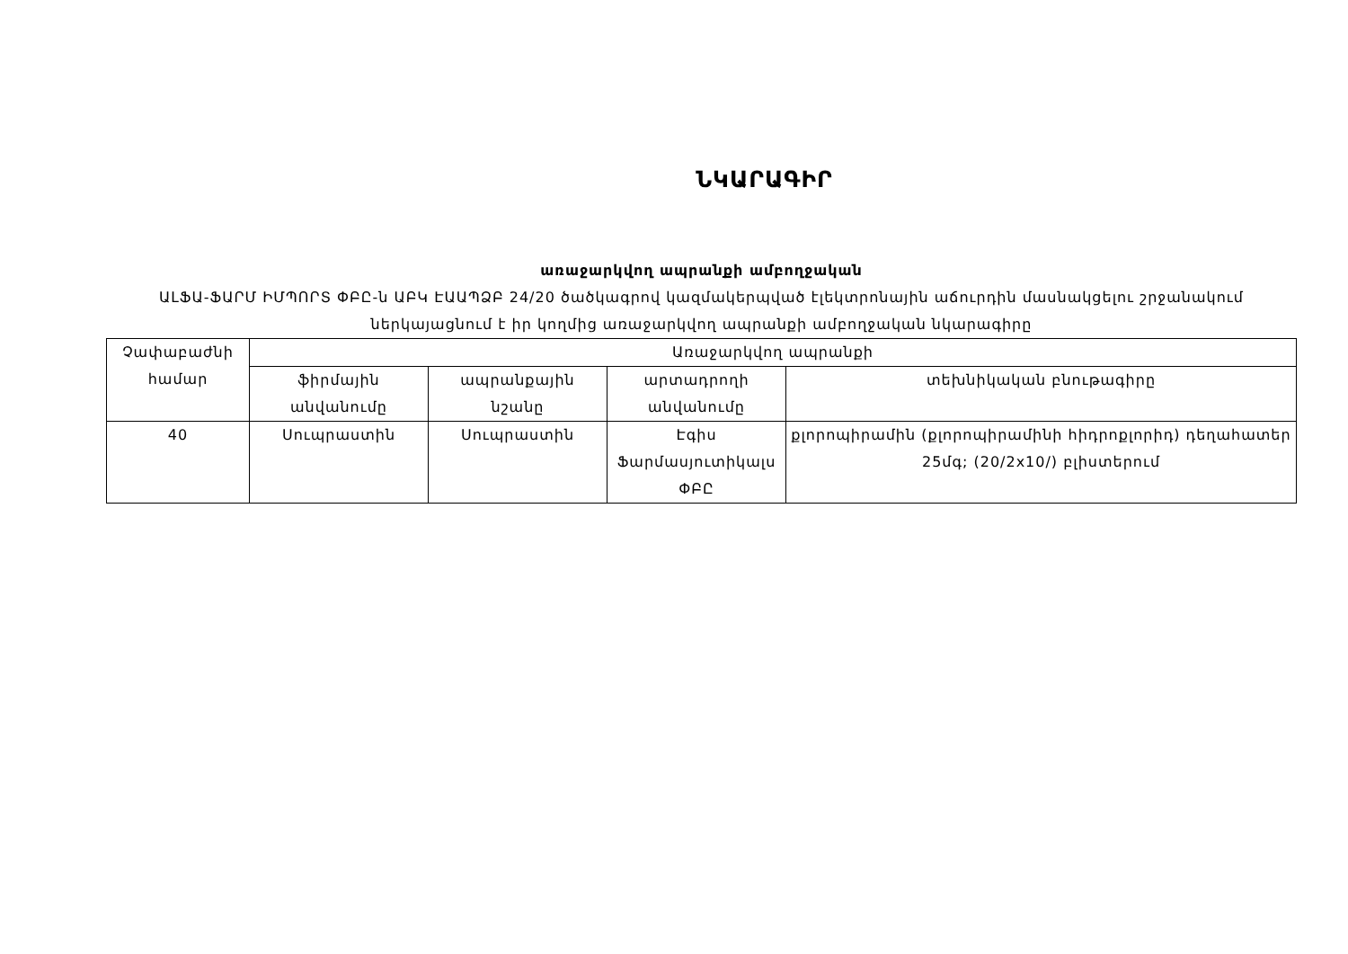ՆԿԱՐԱԳԻՐ
առաջարկվող ապրանքի ամբողջական
ԱԼՖԱ-ՖԱՐՄ ԻՄՊՈՐՏ ՓԲԸ-ն ԱԲԿ ԷԱԱՊՁԲ 24/20 ծածկագրով կազմակերպված էլեկտրոնային աճուրդին մասնակցելու շրջանակում ներկայացնում է իր կողմից առաջարկվող ապրանքի ամբողջական նկարագիրը
| Չափաբաժնի համար | Առաջարկվող ապրանքի | | | |
| --- | --- | --- | --- | --- |
| | ֆիրմային անվանումը | ապրանքային նշանը | արտադրողի անվանումը | տեխնիկական բնութագիրը |
| 40 | Սուպրաստին | Սուպրաստին | Էգիս Ֆարմասյուտիկալս ՓԲԸ | քլորոպիրամին (քլորոպիրամինի հիդրոքլորիդ) դեղահատեր 25մգ; (20/2x10/) բլիստերում |